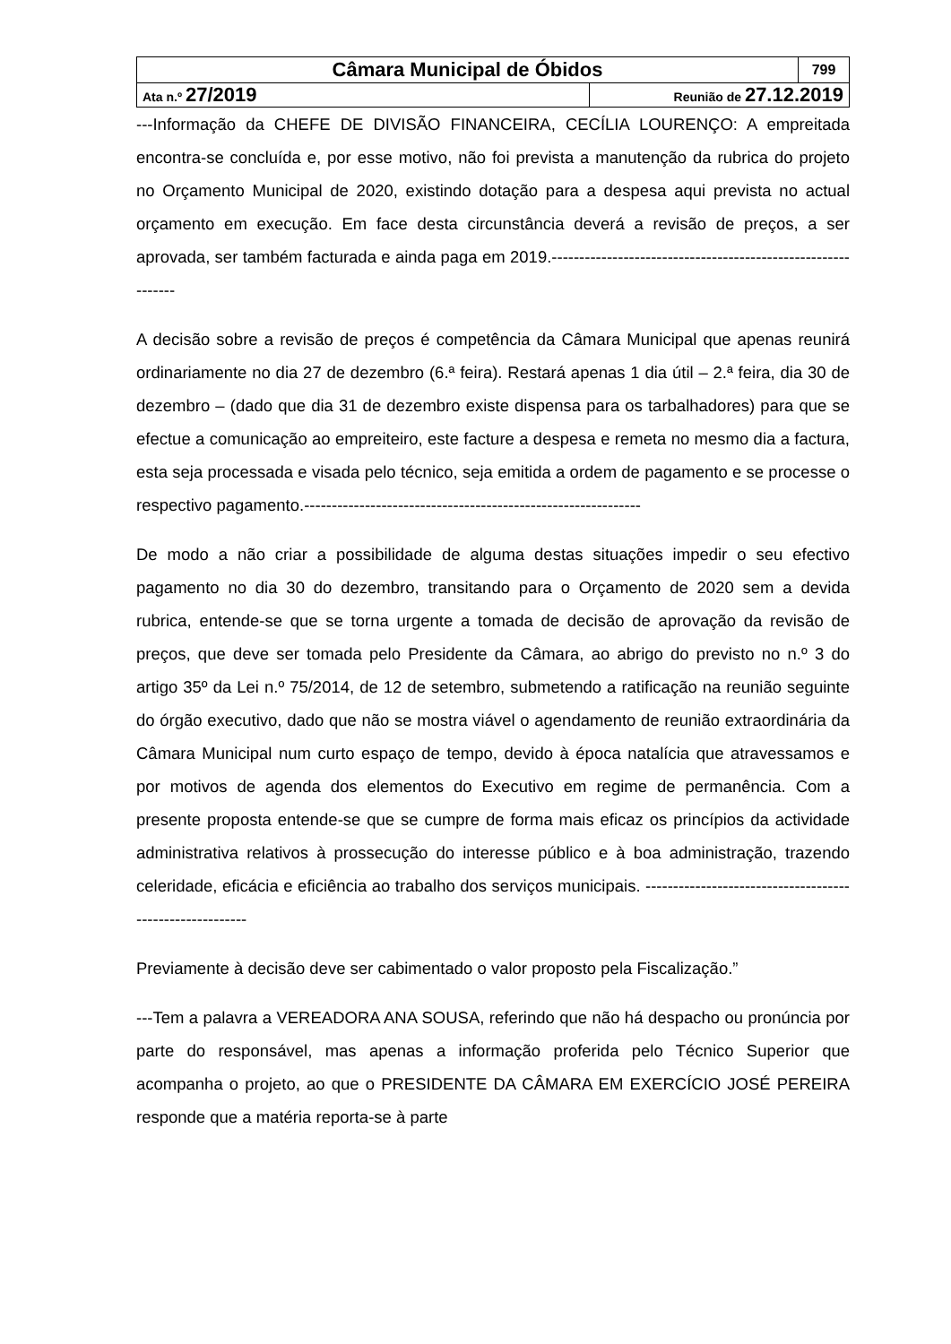| Câmara Municipal de Óbidos | | 799 |
| Ata n.º 27/2019 | Reunião de 27.12.2019 | |
---Informação da CHEFE DE DIVISÃO FINANCEIRA, CECÍLIA LOURENÇO: A empreitada encontra-se concluída e, por esse motivo, não foi prevista a manutenção da rubrica do projeto no Orçamento Municipal de 2020, existindo dotação para a despesa aqui prevista no actual orçamento em execução. Em face desta circunstância deverá a revisão de preços, a ser aprovada, ser também facturada e ainda paga em 2019.-------------------------------------------------------------
A decisão sobre a revisão de preços é competência da Câmara Municipal que apenas reunirá ordinariamente no dia 27 de dezembro (6.ª feira). Restará apenas 1 dia útil – 2.ª feira, dia 30 de dezembro – (dado que dia 31 de dezembro existe dispensa para os tarbalhadores) para que se efectue a comunicação ao empreiteiro, este facture a despesa e remeta no mesmo dia a factura, esta seja processada e visada pelo técnico, seja emitida a ordem de pagamento e se processe o respectivo pagamento.-------------------------------------------------------------
De modo a não criar a possibilidade de alguma destas situações impedir o seu efectivo pagamento no dia 30 do dezembro, transitando para o Orçamento de 2020 sem a devida rubrica, entende-se que se torna urgente a tomada de decisão de aprovação da revisão de preços, que deve ser tomada pelo Presidente da Câmara, ao abrigo do previsto no n.º 3 do artigo 35º da Lei n.º 75/2014, de 12 de setembro, submetendo a ratificação na reunião seguinte do órgão executivo, dado que não se mostra viável o agendamento de reunião extraordinária da Câmara Municipal num curto espaço de tempo, devido à época natalícia que atravessamos e por motivos de agenda dos elementos do Executivo em regime de permanência. Com a presente proposta entende-se que se cumpre de forma mais eficaz os princípios da actividade administrativa relativos à prossecução do interesse público e à boa administração, trazendo celeridade, eficácia e eficiência ao trabalho dos serviços municipais. ---------------------------------------------------------
Previamente à decisão deve ser cabimentado o valor proposto pela Fiscalização.”
---Tem a palavra a VEREADORA ANA SOUSA, referindo que não há despacho ou pronúncia por parte do responsável, mas apenas a informação proferida pelo Técnico Superior que acompanha o projeto, ao que o PRESIDENTE DA CÂMARA EM EXERCÍCIO JOSÉ PEREIRA responde que a matéria reporta-se à parte